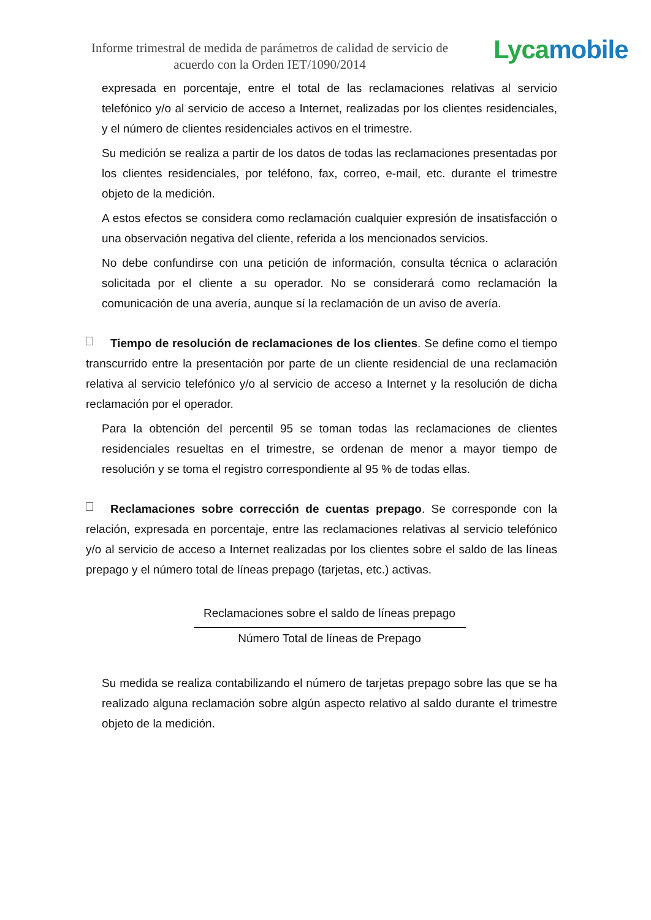Informe trimestral de medida de parámetros de calidad de servicio de acuerdo con la Orden IET/1090/2014
Lycamobile
expresada en porcentaje, entre el total de las reclamaciones relativas al servicio telefónico y/o al servicio de acceso a Internet, realizadas por los clientes residenciales, y el número de clientes residenciales activos en el trimestre.
Su medición se realiza a partir de los datos de todas las reclamaciones presentadas por los clientes residenciales, por teléfono, fax, correo, e-mail, etc. durante el trimestre objeto de la medición.
A estos efectos se considera como reclamación cualquier expresión de insatisfacción o una observación negativa del cliente, referida a los mencionados servicios.
No debe confundirse con una petición de información, consulta técnica o aclaración solicitada por el cliente a su operador. No se considerará como reclamación la comunicación de una avería, aunque sí la reclamación de un aviso de avería.
Tiempo de resolución de reclamaciones de los clientes. Se define como el tiempo transcurrido entre la presentación por parte de un cliente residencial de una reclamación relativa al servicio telefónico y/o al servicio de acceso a Internet y la resolución de dicha reclamación por el operador.
Para la obtención del percentil 95 se toman todas las reclamaciones de clientes residenciales resueltas en el trimestre, se ordenan de menor a mayor tiempo de resolución y se toma el registro correspondiente al 95 % de todas ellas.
Reclamaciones sobre corrección de cuentas prepago. Se corresponde con la relación, expresada en porcentaje, entre las reclamaciones relativas al servicio telefónico y/o al servicio de acceso a Internet realizadas por los clientes sobre el saldo de las líneas prepago y el número total de líneas prepago (tarjetas, etc.) activas.
Reclamaciones sobre el saldo de líneas prepago
Número Total de líneas de Prepago
Su medida se realiza contabilizando el número de tarjetas prepago sobre las que se ha realizado alguna reclamación sobre algún aspecto relativo al saldo durante el trimestre objeto de la medición.